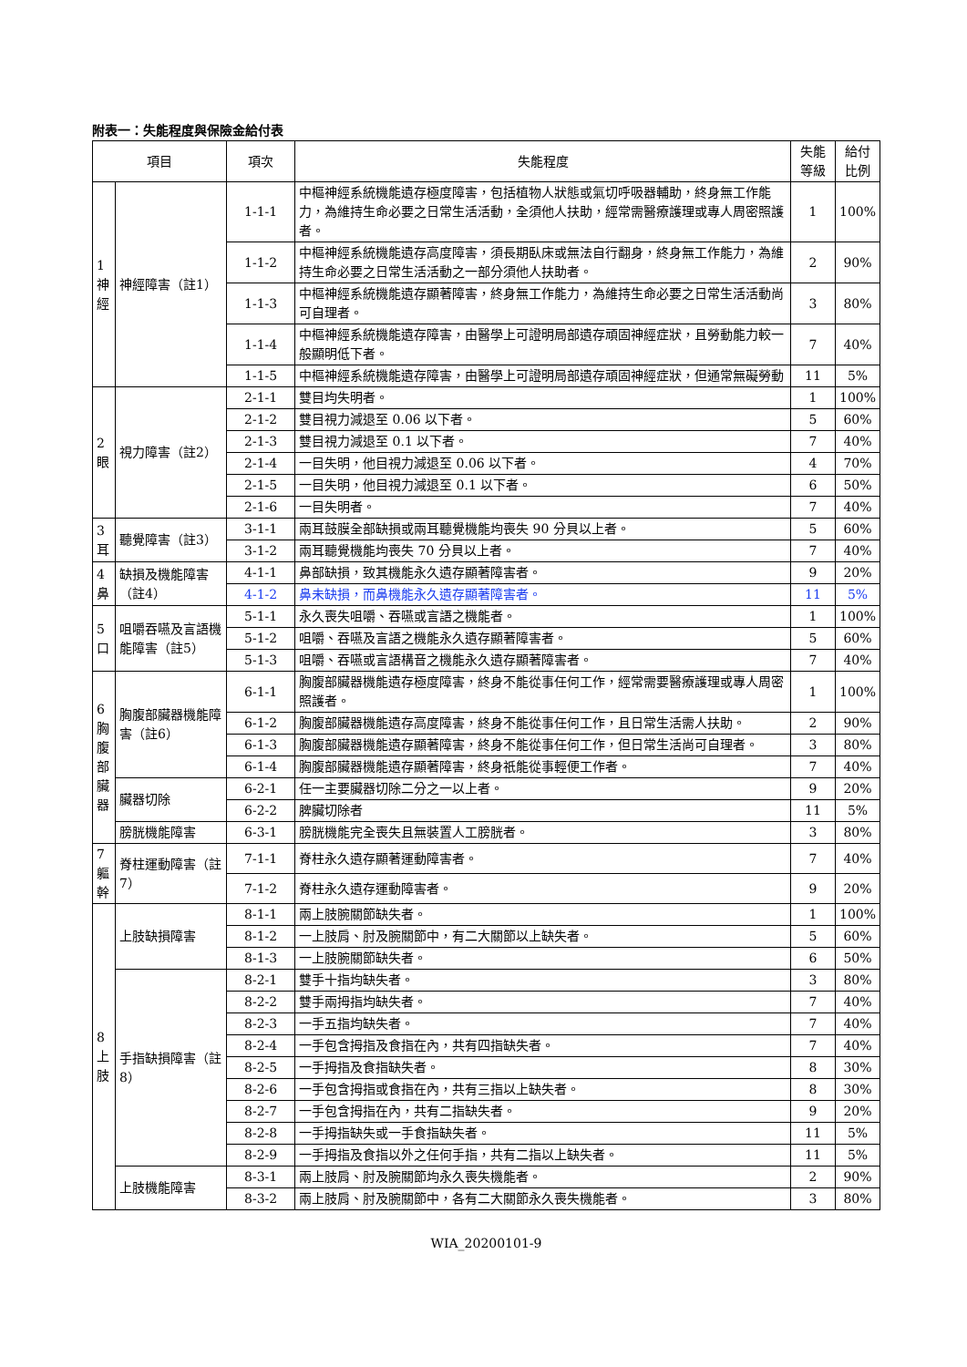附表一：失能程度與保險金給付表
| 項目 | | 項次 | 失能程度 | 失能等級 | 給付比例 |
| --- | --- | --- | --- | --- | --- |
| 1 神經 | 神經障害（註1） | 1-1-1 | 中樞神經系統機能遺存極度障害，包括植物人狀態或氣切呼吸器輔助，終身無工作能力，為維持生命必要之日常生活活動，全須他人扶助，經常需醫療護理或專人周密照護者。 | 1 | 100% |
| | | 1-1-2 | 中樞神經系統機能遺存高度障害，須長期臥床或無法自行翻身，終身無工作能力，為維持生命必要之日常生活活動之一部分須他人扶助者。 | 2 | 90% |
| | | 1-1-3 | 中樞神經系統機能遺存顯著障害，終身無工作能力，為維持生命必要之日常生活活動尚可自理者。 | 3 | 80% |
| | | 1-1-4 | 中樞神經系統機能遺存障害，由醫學上可證明局部遺存頑固神經症狀，且勞動能力較一般顯明低下者。 | 7 | 40% |
| | | 1-1-5 | 中樞神經系統機能遺存障害，由醫學上可證明局部遺存頑固神經症狀，但通常無礙勞動 | 11 | 5% |
| 2 眼 | 視力障害（註2） | 2-1-1 | 雙目均失明者。 | 1 | 100% |
| | | 2-1-2 | 雙目視力減退至 0.06 以下者。 | 5 | 60% |
| | | 2-1-3 | 雙目視力減退至 0.1 以下者。 | 7 | 40% |
| | | 2-1-4 | 一目失明，他目視力減退至 0.06 以下者。 | 4 | 70% |
| | | 2-1-5 | 一目失明，他目視力減退至 0.1 以下者。 | 6 | 50% |
| | | 2-1-6 | 一目失明者。 | 7 | 40% |
| 3 耳 | 聽覺障害（註3） | 3-1-1 | 兩耳鼓膜全部缺損或兩耳聽覺機能均喪失 90 分貝以上者。 | 5 | 60% |
| | | 3-1-2 | 兩耳聽覺機能均喪失 70 分貝以上者。 | 7 | 40% |
| 4 鼻 | 缺損及機能障害（註4） | 4-1-1 | 鼻部缺損，致其機能永久遺存顯著障害者。 | 9 | 20% |
| | | 4-1-2 | 鼻未缺損，而鼻機能永久遺存顯著障害者。 | 11 | 5% |
| 5 口 | 咀嚼吞嚥及言語機能障害（註5） | 5-1-1 | 永久喪失咀嚼、吞嚥或言語之機能者。 | 1 | 100% |
| | | 5-1-2 | 咀嚼、吞嚥及言語之機能永久遺存顯著障害者。 | 5 | 60% |
| | | 5-1-3 | 咀嚼、吞嚥或言語構音之機能永久遺存顯著障害者。 | 7 | 40% |
| 6 胸腹部臟器 | 胸腹部臟器機能障害（註6） | 6-1-1 | 胸腹部臟器機能遺存極度障害，終身不能從事任何工作，經常需要醫療護理或專人周密照護者。 | 1 | 100% |
| | | 6-1-2 | 胸腹部臟器機能遺存高度障害，終身不能從事任何工作，且日常生活需人扶助。 | 2 | 90% |
| | | 6-1-3 | 胸腹部臟器機能遺存顯著障害，終身不能從事任何工作，但日常生活尚可自理者。 | 3 | 80% |
| | | 6-1-4 | 胸腹部臟器機能遺存顯著障害，終身祇能從事輕便工作者。 | 7 | 40% |
| | 臟器切除 | 6-2-1 | 任一主要臟器切除二分之一以上者。 | 9 | 20% |
| | | 6-2-2 | 脾臟切除者 | 11 | 5% |
| | 膀胱機能障害 | 6-3-1 | 膀胱機能完全喪失且無裝置人工膀胱者。 | 3 | 80% |
| 7 軀幹 | 脊柱運動障害（註7） | 7-1-1 | 脊柱永久遺存顯著運動障害者。 | 7 | 40% |
| | | 7-1-2 | 脊柱永久遺存運動障害者。 | 9 | 20% |
| 8 上肢 | 上肢缺損障害 | 8-1-1 | 兩上肢腕關節缺失者。 | 1 | 100% |
| | | 8-1-2 | 一上肢肩、肘及腕關節中，有二大關節以上缺失者。 | 5 | 60% |
| | | 8-1-3 | 一上肢腕關節缺失者。 | 6 | 50% |
| | 手指缺損障害（註8） | 8-2-1 | 雙手十指均缺失者。 | 3 | 80% |
| | | 8-2-2 | 雙手兩拇指均缺失者。 | 7 | 40% |
| | | 8-2-3 | 一手五指均缺失者。 | 7 | 40% |
| | | 8-2-4 | 一手包含拇指及食指在內，共有四指缺失者。 | 7 | 40% |
| | | 8-2-5 | 一手拇指及食指缺失者。 | 8 | 30% |
| | | 8-2-6 | 一手包含拇指或食指在內，共有三指以上缺失者。 | 8 | 30% |
| | | 8-2-7 | 一手包含拇指在內，共有二指缺失者。 | 9 | 20% |
| | | 8-2-8 | 一手拇指缺失或一手食指缺失者。 | 11 | 5% |
| | | 8-2-9 | 一手拇指及食指以外之任何手指，共有二指以上缺失者。 | 11 | 5% |
| | 上肢機能障害 | 8-3-1 | 兩上肢肩、肘及腕關節均永久喪失機能者。 | 2 | 90% |
| | | 8-3-2 | 兩上肢肩、肘及腕關節中，各有二大關節永久喪失機能者。 | 3 | 80% |
WIA_20200101-9